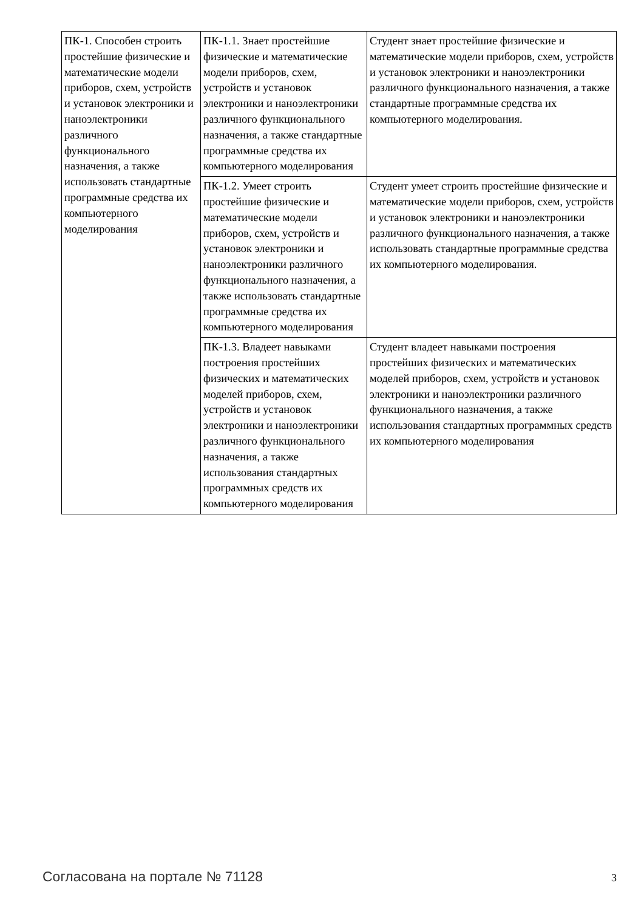| ПК-1. Способен строить простейшие физические и математические модели приборов, схем, устройств и установок электроники и наноэлектроники различного функционального назначения, а также использовать стандартные программные средства их компьютерного моделирования | ПК-1.1. Знает простейшие физические и математические модели приборов, схем, устройств и установок электроники и наноэлектроники различного функционального назначения, а также стандартные программные средства их компьютерного моделирования | Студент знает простейшие физические и математические модели приборов, схем, устройств и установок электроники и наноэлектроники различного функционального назначения, а также стандартные программные средства их компьютерного моделирования. |
| | ПК-1.2. Умеет строить простейшие физические и математические модели приборов, схем, устройств и установок электроники и наноэлектроники различного функционального назначения, а также использовать стандартные программные средства их компьютерного моделирования | Студент умеет строить простейшие физические и математические модели приборов, схем, устройств и установок электроники и наноэлектроники различного функционального назначения, а также использовать стандартные программные средства их компьютерного моделирования. |
| | ПК-1.3. Владеет навыками построения простейших физических и математических моделей приборов, схем, устройств и установок электроники и наноэлектроники различного функционального назначения, а также использования стандартных программных средств их компьютерного моделирования | Студент владеет навыками построения простейших физических и математических моделей приборов, схем, устройств и установок электроники и наноэлектроники различного функционального назначения, а также использования стандартных программных средств их компьютерного моделирования |
Согласована на портале № 71128 3